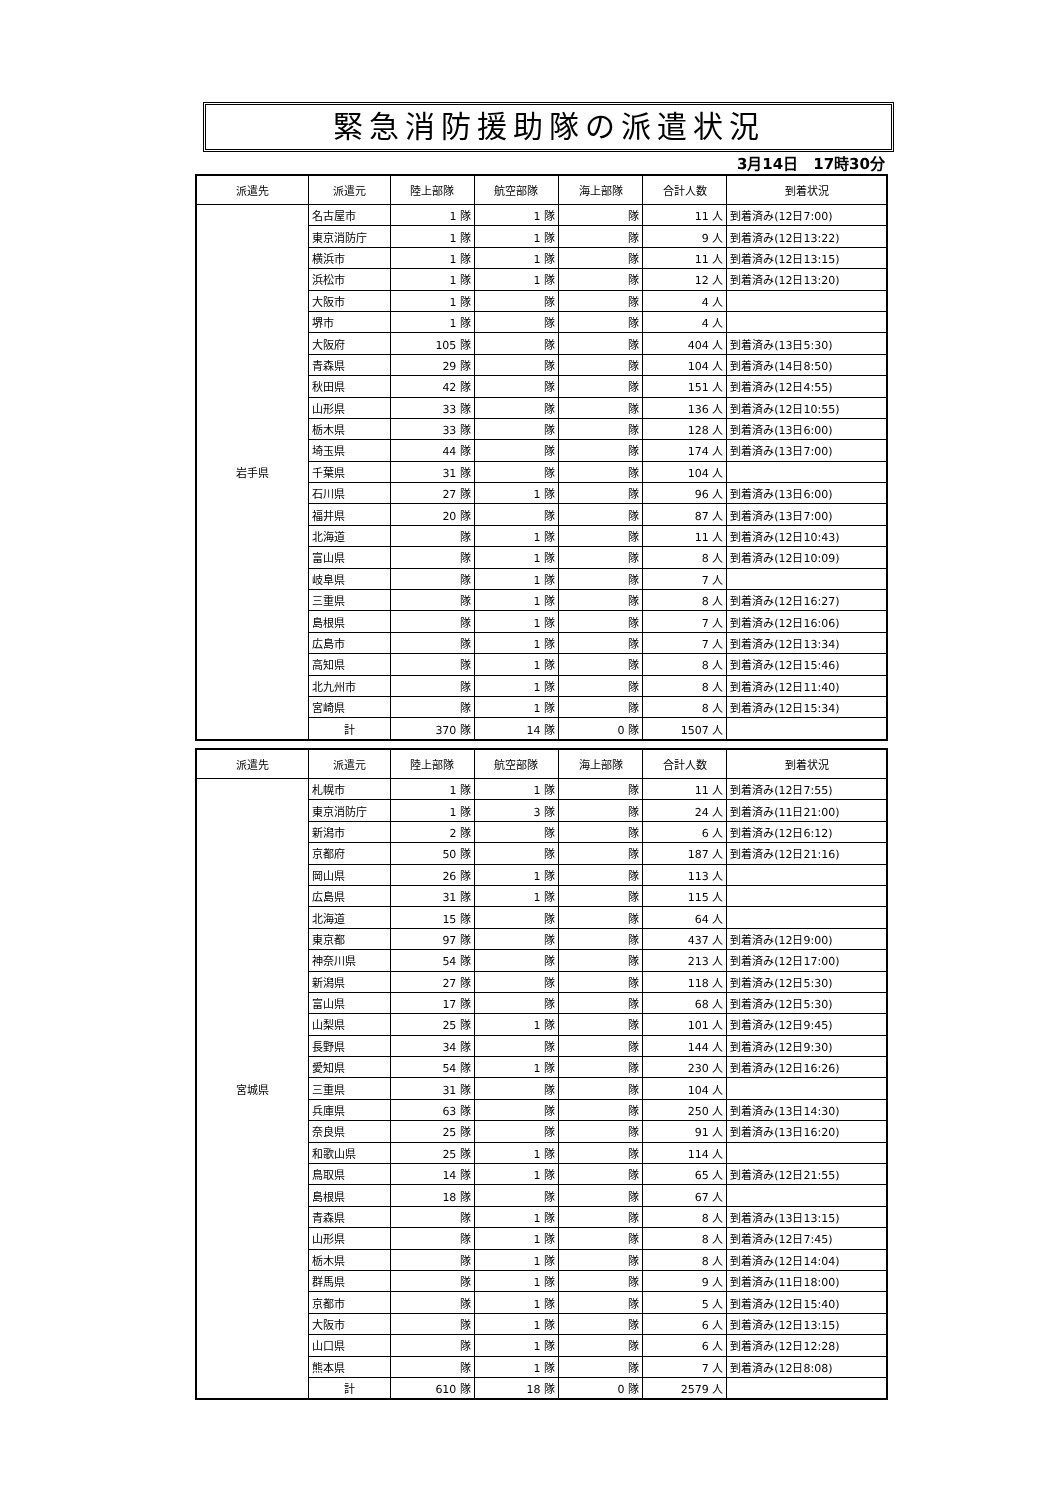緊急消防援助隊の派遣状況
3月14日　17時30分
| 派遣先 | 派遣元 | 陸上部隊 | 航空部隊 | 海上部隊 | 合計人数 | 到着状況 |
| --- | --- | --- | --- | --- | --- | --- |
| 岩手県 | 名古屋市 | 1 隊 | 1 隊 | 隊 | 11 人 | 到着済み(12日7:00) |
| | 東京消防庁 | 1 隊 | 1 隊 | 隊 | 9 人 | 到着済み(12日13:22) |
| | 横浜市 | 1 隊 | 1 隊 | 隊 | 11 人 | 到着済み(12日13:15) |
| | 浜松市 | 1 隊 | 1 隊 | 隊 | 12 人 | 到着済み(12日13:20) |
| | 大阪市 | 1 隊 | 隊 | 隊 | 4 人 | |
| | 堺市 | 1 隊 | 隊 | 隊 | 4 人 | |
| | 大阪府 | 105 隊 | 隊 | 隊 | 404 人 | 到着済み(13日5:30) |
| | 青森県 | 29 隊 | 隊 | 隊 | 104 人 | 到着済み(14日8:50) |
| | 秋田県 | 42 隊 | 隊 | 隊 | 151 人 | 到着済み(12日4:55) |
| | 山形県 | 33 隊 | 隊 | 隊 | 136 人 | 到着済み(12日10:55) |
| | 栃木県 | 33 隊 | 隊 | 隊 | 128 人 | 到着済み(13日6:00) |
| | 埼玉県 | 44 隊 | 隊 | 隊 | 174 人 | 到着済み(13日7:00) |
| | 千葉県 | 31 隊 | 隊 | 隊 | 104 人 | |
| | 石川県 | 27 隊 | 1 隊 | 隊 | 96 人 | 到着済み(13日6:00) |
| | 福井県 | 20 隊 | 隊 | 隊 | 87 人 | 到着済み(13日7:00) |
| | 北海道 | 隊 | 1 隊 | 隊 | 11 人 | 到着済み(12日10:43) |
| | 富山県 | 隊 | 1 隊 | 隊 | 8 人 | 到着済み(12日10:09) |
| | 岐阜県 | 隊 | 1 隊 | 隊 | 7 人 | |
| | 三重県 | 隊 | 1 隊 | 隊 | 8 人 | 到着済み(12日16:27) |
| | 島根県 | 隊 | 1 隊 | 隊 | 7 人 | 到着済み(12日16:06) |
| | 広島市 | 隊 | 1 隊 | 隊 | 7 人 | 到着済み(12日13:34) |
| | 高知県 | 隊 | 1 隊 | 隊 | 8 人 | 到着済み(12日15:46) |
| | 北九州市 | 隊 | 1 隊 | 隊 | 8 人 | 到着済み(12日11:40) |
| | 宮崎県 | 隊 | 1 隊 | 隊 | 8 人 | 到着済み(12日15:34) |
| | 計 | 370 隊 | 14 隊 | 0 隊 | 1507 人 | |
| 派遣先 | 派遣元 | 陸上部隊 | 航空部隊 | 海上部隊 | 合計人数 | 到着状況 |
| --- | --- | --- | --- | --- | --- | --- |
| 宮城県 | 札幌市 | 1 隊 | 1 隊 | 隊 | 11 人 | 到着済み(12日7:55) |
| | 東京消防庁 | 1 隊 | 3 隊 | 隊 | 24 人 | 到着済み(11日21:00) |
| | 新潟市 | 2 隊 | 隊 | 隊 | 6 人 | 到着済み(12日6:12) |
| | 京都府 | 50 隊 | 隊 | 隊 | 187 人 | 到着済み(12日21:16) |
| | 岡山県 | 26 隊 | 1 隊 | 隊 | 113 人 | |
| | 広島県 | 31 隊 | 1 隊 | 隊 | 115 人 | |
| | 北海道 | 15 隊 | 隊 | 隊 | 64 人 | |
| | 東京都 | 97 隊 | 隊 | 隊 | 437 人 | 到着済み(12日9:00) |
| | 神奈川県 | 54 隊 | 隊 | 隊 | 213 人 | 到着済み(12日17:00) |
| | 新潟県 | 27 隊 | 隊 | 隊 | 118 人 | 到着済み(12日5:30) |
| | 富山県 | 17 隊 | 隊 | 隊 | 68 人 | 到着済み(12日5:30) |
| | 山梨県 | 25 隊 | 1 隊 | 隊 | 101 人 | 到着済み(12日9:45) |
| | 長野県 | 34 隊 | 隊 | 隊 | 144 人 | 到着済み(12日9:30) |
| | 愛知県 | 54 隊 | 1 隊 | 隊 | 230 人 | 到着済み(12日16:26) |
| | 三重県 | 31 隊 | 隊 | 隊 | 104 人 | |
| | 兵庫県 | 63 隊 | 隊 | 隊 | 250 人 | 到着済み(13日14:30) |
| | 奈良県 | 25 隊 | 隊 | 隊 | 91 人 | 到着済み(13日16:20) |
| | 和歌山県 | 25 隊 | 1 隊 | 隊 | 114 人 | |
| | 鳥取県 | 14 隊 | 1 隊 | 隊 | 65 人 | 到着済み(12日21:55) |
| | 島根県 | 18 隊 | 隊 | 隊 | 67 人 | |
| | 青森県 | 隊 | 1 隊 | 隊 | 8 人 | 到着済み(13日13:15) |
| | 山形県 | 隊 | 1 隊 | 隊 | 8 人 | 到着済み(12日7:45) |
| | 栃木県 | 隊 | 1 隊 | 隊 | 8 人 | 到着済み(12日14:04) |
| | 群馬県 | 隊 | 1 隊 | 隊 | 9 人 | 到着済み(11日18:00) |
| | 京都市 | 隊 | 1 隊 | 隊 | 5 人 | 到着済み(12日15:40) |
| | 大阪市 | 隊 | 1 隊 | 隊 | 6 人 | 到着済み(12日13:15) |
| | 山口県 | 隊 | 1 隊 | 隊 | 6 人 | 到着済み(12日12:28) |
| | 熊本県 | 隊 | 1 隊 | 隊 | 7 人 | 到着済み(12日8:08) |
| | 計 | 610 隊 | 18 隊 | 0 隊 | 2579 人 | |